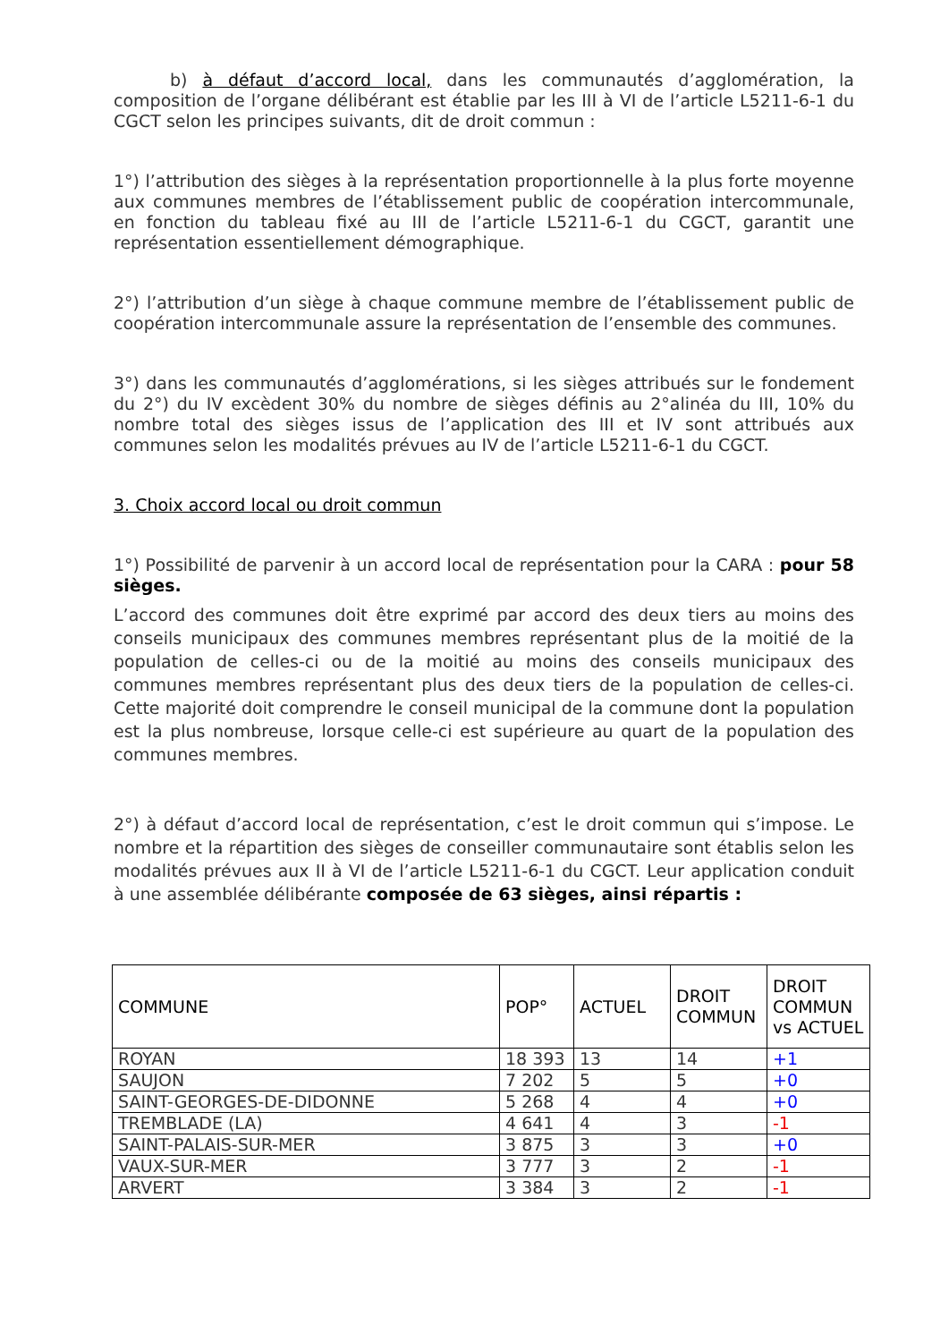b) à défaut d’accord local, dans les communautés d’agglomération, la composition de l’organe délibérant est établie par les III à VI de l’article L5211-6-1 du CGCT selon les principes suivants, dit de droit commun :
1°) l’attribution des sièges à la représentation proportionnelle à la plus forte moyenne aux communes membres de l’établissement public de coopération intercommunale, en fonction du tableau fixé au III de l’article L5211-6-1 du CGCT, garantit une représentation essentiellement démographique.
2°) l’attribution d’un siège à chaque commune membre de l’établissement public de coopération intercommunale assure la représentation de l’ensemble des communes.
3°) dans les communautés d’agglomérations, si les sièges attribués sur le fondement du 2°) du IV excèdent 30% du nombre de sièges définis au 2°alinéa du III, 10% du nombre total des sièges issus de l’application des III et IV sont attribués aux communes selon les modalités prévues au IV de l’article L5211-6-1 du CGCT.
3. Choix accord local ou droit commun
1°) Possibilité de parvenir à un accord local de représentation pour la CARA : pour 58 sièges.
L’accord des communes doit être exprimé par accord des deux tiers au moins des conseils municipaux des communes membres représentant plus de la moitié de la population de celles-ci ou de la moitié au moins des conseils municipaux des communes membres représentant plus des deux tiers de la population de celles-ci. Cette majorité doit comprendre le conseil municipal de la commune dont la population est la plus nombreuse, lorsque celle-ci est supérieure au quart de la population des communes membres.
2°) à défaut d’accord local de représentation, c’est le droit commun qui s’impose. Le nombre et la répartition des sièges de conseiller communautaire sont établis selon les modalités prévues aux II à VI de l’article L5211-6-1 du CGCT. Leur application conduit à une assemblée délibérante composée de 63 sièges, ainsi répartis :
| COMMUNE | POP° | ACTUEL | DROIT COMMUN | DROIT COMMUN vs ACTUEL |
| --- | --- | --- | --- | --- |
| ROYAN | 18 393 | 13 | 14 | +1 |
| SAUJON | 7 202 | 5 | 5 | +0 |
| SAINT-GEORGES-DE-DIDONNE | 5 268 | 4 | 4 | +0 |
| TREMBLADE (LA) | 4 641 | 4 | 3 | -1 |
| SAINT-PALAIS-SUR-MER | 3 875 | 3 | 3 | +0 |
| VAUX-SUR-MER | 3 777 | 3 | 2 | -1 |
| ARVERT | 3 384 | 3 | 2 | -1 |